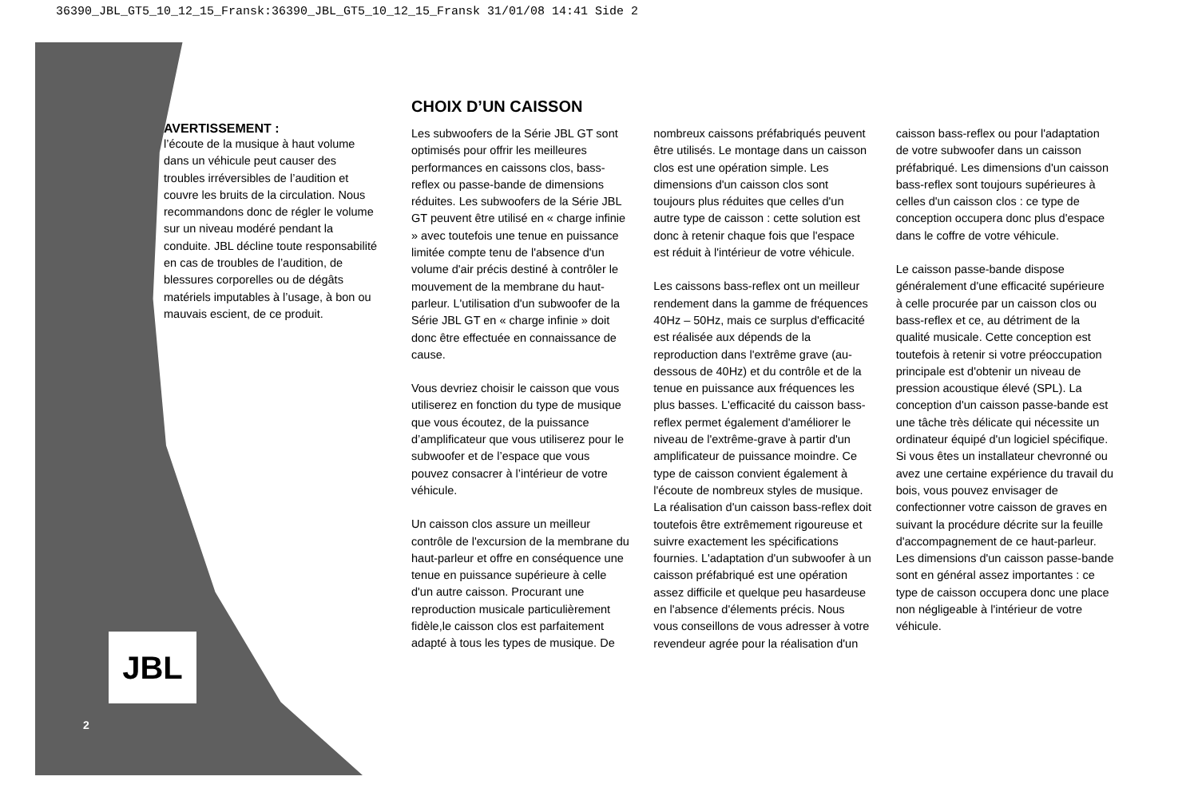36390_JBL_GT5_10_12_15_Fransk:36390_JBL_GT5_10_12_15_Fransk 31/01/08 14:41 Side 2
AVERTISSEMENT :
l’écoute de la musique à haut volume dans un véhicule peut causer des troubles irréversibles de l’audition et couvre les bruits de la circulation. Nous recommandons donc de régler le volume sur un niveau modéré pendant la conduite. JBL décline toute responsabilité en cas de troubles de l’audition, de blessures corporelles ou de dégâts matériels imputables à l’usage, à bon ou mauvais escient, de ce produit.
CHOIX D’UN CAISSON
Les subwoofers de la Série JBL GT sont optimisés pour offrir les meilleures performances en caissons clos, bass-reflex ou passe-bande de dimensions réduites. Les subwoofers de la Série JBL GT peuvent être utilisé en « charge infinie » avec toutefois une tenue en puissance limitée compte tenu de l'absence d'un volume d'air précis destiné à contrôler le mouvement de la membrane du haut-parleur. L'utilisation d'un subwoofer de la Série JBL GT en « charge infinie » doit donc être effectuée en connaissance de cause.
Vous devriez choisir le caisson que vous utiliserez en fonction du type de musique que vous écoutez, de la puissance d’amplificateur que vous utiliserez pour le subwoofer et de l’espace que vous pouvez consacrer à l’intérieur de votre véhicule.
Un caisson clos assure un meilleur contrôle de l'excursion de la membrane du haut-parleur et offre en conséquence une tenue en puissance supérieure à celle d'un autre caisson. Procurant une reproduction musicale particulièrement fidèle,le caisson clos est parfaitement adapté à tous les types de musique. De nombreux caissons préfabriqués peuvent être utilisés. Le montage dans un caisson clos est une opération simple. Les dimensions d'un caisson clos sont toujours plus réduites que celles d'un autre type de caisson : cette solution est donc à retenir chaque fois que l'espace est réduit à l'intérieur de votre véhicule.
Les caissons bass-reflex ont un meilleur rendement dans la gamme de fréquences 40Hz – 50Hz, mais ce surplus d'efficacité est réalisée aux dépends de la reproduction dans l'extrême grave (au-dessous de 40Hz) et du contrôle et de la tenue en puissance aux fréquences les plus basses. L'efficacité du caisson bass-reflex permet également d'améliorer le niveau de l'extrême-grave à partir d'un amplificateur de puissance moindre. Ce type de caisson convient également à l'écoute de nombreux styles de musique. La réalisation d'un caisson bass-reflex doit toutefois être extrêmement rigoureuse et suivre exactement les spécifications fournies. L'adaptation d'un subwoofer à un caisson préfabriqué est une opération assez difficile et quelque peu hasardeuse en l'absence d'élements précis. Nous vous conseillons de vous adresser à votre revendeur agrée pour la réalisation d'un caisson bass-reflex ou pour l'adaptation de votre subwoofer dans un caisson préfabriqué. Les dimensions d'un caisson bass-reflex sont toujours supérieures à celles d'un caisson clos : ce type de conception occupera donc plus d'espace dans le coffre de votre véhicule.
Le caisson passe-bande dispose généralement d'une efficacité supérieure à celle procurée par un caisson clos ou bass-reflex et ce, au détriment de la qualité musicale. Cette conception est toutefois à retenir si votre préoccupation principale est d'obtenir un niveau de pression acoustique élevé (SPL). La conception d'un caisson passe-bande est une tâche très délicate qui nécessite un ordinateur équipé d'un logiciel spécifique. Si vous êtes un installateur chevronné ou avez une certaine expérience du travail du bois, vous pouvez envisager de confectionner votre caisson de graves en suivant la procédure décrite sur la feuille d'accompagnement de ce haut-parleur. Les dimensions d'un caisson passe-bande sont en général assez importantes : ce type de caisson occupera donc une place non négligeable à l'intérieur de votre véhicule.
JBL
2